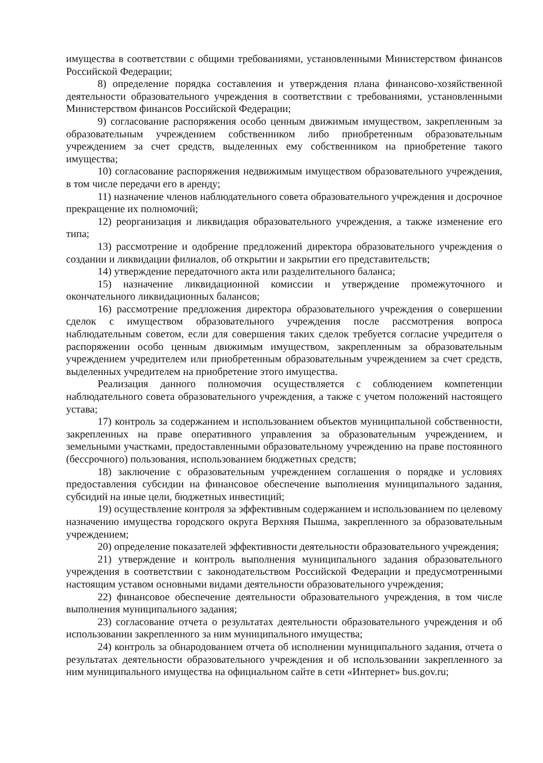имущества в соответствии с общими требованиями, установленными Министерством финансов Российской Федерации;
8) определение порядка составления и утверждения плана финансово-хозяйственной деятельности образовательного учреждения в соответствии с требованиями, установленными Министерством финансов Российской Федерации;
9) согласование распоряжения особо ценным движимым имуществом, закрепленным за образовательным учреждением собственником либо приобретенным образовательным учреждением за счет средств, выделенных ему собственником на приобретение такого имущества;
10) согласование распоряжения недвижимым имуществом образовательного учреждения, в том числе передачи его в аренду;
11) назначение членов наблюдательного совета образовательного учреждения и досрочное прекращение их полномочий;
12) реорганизация и ликвидация образовательного учреждения, а также изменение его типа;
13) рассмотрение и одобрение предложений директора образовательного учреждения о создании и ликвидации филиалов, об открытии и закрытии его представительств;
14) утверждение передаточного акта или разделительного баланса;
15) назначение ликвидационной комиссии и утверждение промежуточного и окончательного ликвидационных балансов;
16) рассмотрение предложения директора образовательного учреждения о совершении сделок с имуществом образовательного учреждения после рассмотрения вопроса наблюдательным советом, если для совершения таких сделок требуется согласие учредителя о распоряжении особо ценным движимым имуществом, закрепленным за образовательным учреждением учредителем или приобретенным образовательным учреждением за счет средств, выделенных учредителем на приобретение этого имущества.
Реализация данного полномочия осуществляется с соблюдением компетенции наблюдательного совета образовательного учреждения, а также с учетом положений настоящего устава;
17) контроль за содержанием и использованием объектов муниципальной собственности, закрепленных на праве оперативного управления за образовательным учреждением, и земельными участками, предоставленными образовательному учреждению на праве постоянного (бессрочного) пользования, использованием бюджетных средств;
18) заключение с образовательным учреждением соглашения о порядке и условиях предоставления субсидии на финансовое обеспечение выполнения муниципального задания, субсидий на иные цели, бюджетных инвестиций;
19) осуществление контроля за эффективным содержанием и использованием по целевому назначению имущества городского округа Верхняя Пышма, закрепленного за образовательным учреждением;
20) определение показателей эффективности деятельности образовательного учреждения;
21) утверждение и контроль выполнения муниципального задания образовательного учреждения в соответствии с законодательством Российской Федерации и предусмотренными настоящим уставом основными видами деятельности образовательного учреждения;
22) финансовое обеспечение деятельности образовательного учреждения, в том числе выполнения муниципального задания;
23) согласование отчета о результатах деятельности образовательного учреждения и об использовании закрепленного за ним муниципального имущества;
24) контроль за обнародованием отчета об исполнении муниципального задания, отчета о результатах деятельности образовательного учреждения и об использовании закрепленного за ним муниципального имущества на официальном сайте в сети «Интернет» bus.gov.ru;